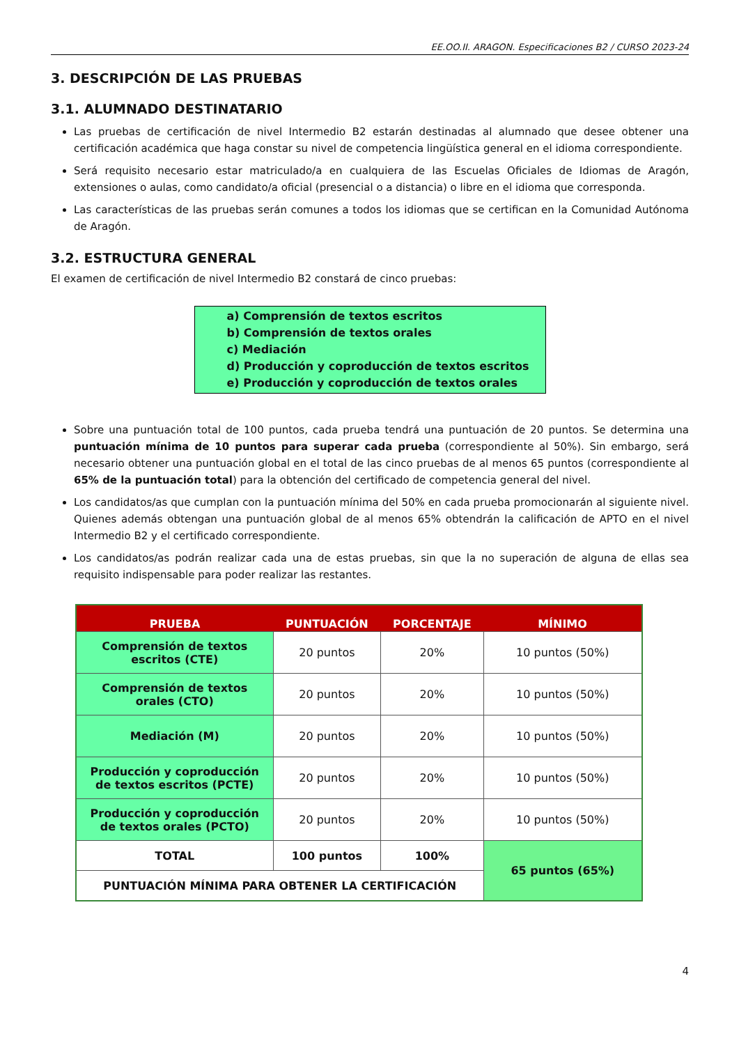EE.OO.II. ARAGON. Especificaciones B2 / CURSO 2023-24
3. DESCRIPCIÓN DE LAS PRUEBAS
3.1. ALUMNADO DESTINATARIO
Las pruebas de certificación de nivel Intermedio B2 estarán destinadas al alumnado que desee obtener una certificación académica que haga constar su nivel de competencia lingüística general en el idioma correspondiente.
Será requisito necesario estar matriculado/a en cualquiera de las Escuelas Oficiales de Idiomas de Aragón, extensiones o aulas, como candidato/a oficial (presencial o a distancia) o libre en el idioma que corresponda.
Las características de las pruebas serán comunes a todos los idiomas que se certifican en la Comunidad Autónoma de Aragón.
3.2. ESTRUCTURA GENERAL
El examen de certificación de nivel Intermedio B2 constará de cinco pruebas:
a) Comprensión de textos escritos
b) Comprensión de textos orales
c) Mediación
d) Producción y coproducción de textos escritos
e) Producción y coproducción de textos orales
Sobre una puntuación total de 100 puntos, cada prueba tendrá una puntuación de 20 puntos. Se determina una puntuación mínima de 10 puntos para superar cada prueba (correspondiente al 50%). Sin embargo, será necesario obtener una puntuación global en el total de las cinco pruebas de al menos 65 puntos (correspondiente al 65% de la puntuación total) para la obtención del certificado de competencia general del nivel.
Los candidatos/as que cumplan con la puntuación mínima del 50% en cada prueba promocionarán al siguiente nivel. Quienes además obtengan una puntuación global de al menos 65% obtendrán la calificación de APTO en el nivel Intermedio B2 y el certificado correspondiente.
Los candidatos/as podrán realizar cada una de estas pruebas, sin que la no superación de alguna de ellas sea requisito indispensable para poder realizar las restantes.
| PRUEBA | PUNTUACIÓN | PORCENTAJE | MÍNIMO |
| --- | --- | --- | --- |
| Comprensión de textos escritos (CTE) | 20 puntos | 20% | 10 puntos (50%) |
| Comprensión de textos orales (CTO) | 20 puntos | 20% | 10 puntos (50%) |
| Mediación (M) | 20 puntos | 20% | 10 puntos (50%) |
| Producción y coproducción de textos escritos (PCTE) | 20 puntos | 20% | 10 puntos (50%) |
| Producción y coproducción de textos orales (PCTO) | 20 puntos | 20% | 10 puntos (50%) |
| TOTAL | 100 puntos | 100% | 65 puntos (65%) |
| PUNTUACIÓN MÍNIMA PARA OBTENER LA CERTIFICACIÓN | | | |
4